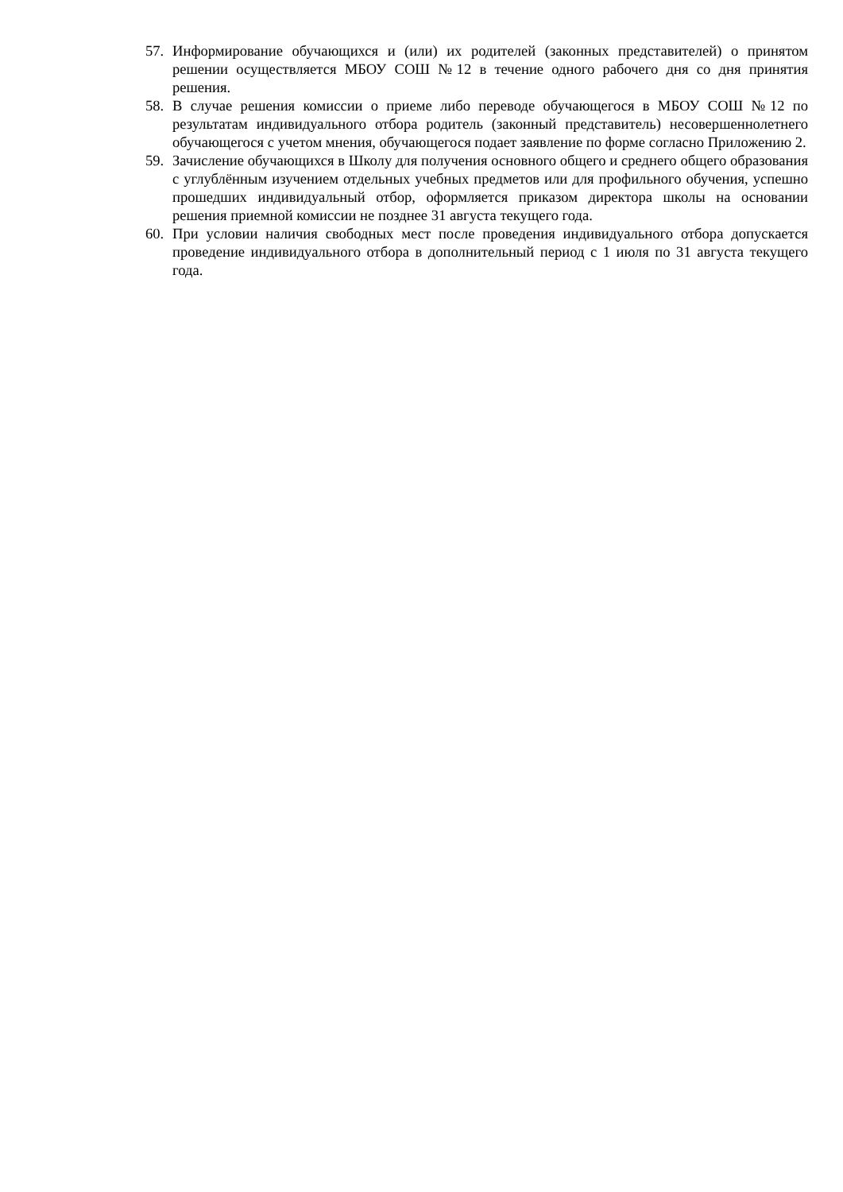57. Информирование обучающихся и (или) их родителей (законных представителей) о принятом решении осуществляется МБОУ СОШ №12 в течение одного рабочего дня со дня принятия решения.
58. В случае решения комиссии о приеме либо переводе обучающегося в МБОУ СОШ №12 по результатам индивидуального отбора родитель (законный представитель) несовершеннолетнего обучающегося с учетом мнения, обучающегося подает заявление по форме согласно Приложению 2.
59. Зачисление обучающихся в Школу для получения основного общего и среднего общего образования с углублённым изучением отдельных учебных предметов или для профильного обучения, успешно прошедших индивидуальный отбор, оформляется приказом директора школы на основании решения приемной комиссии не позднее 31 августа текущего года.
60. При условии наличия свободных мест после проведения индивидуального отбора допускается проведение индивидуального отбора в дополнительный период с 1 июля по 31 августа текущего года.